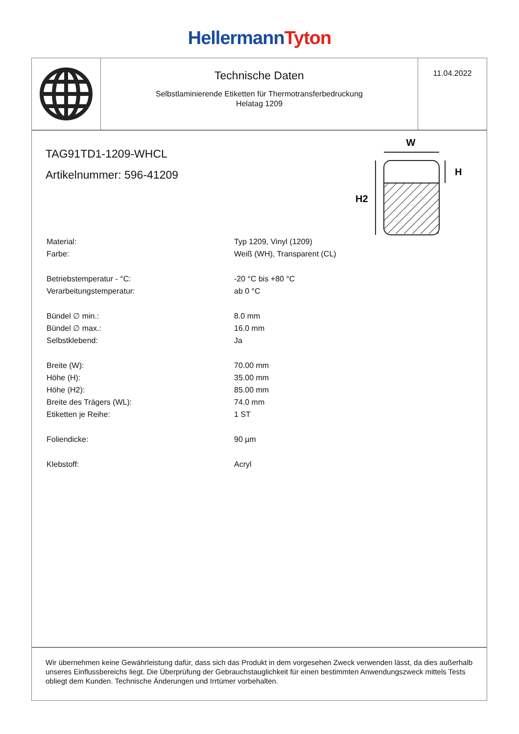Hellermann Tyton
Technische Daten
Selbstlaminierende Etiketten für Thermotransferbedruckung
Helatag 1209
11.04.2022
W
H
H2
TAG91TD1-1209-WHCL
Artikelnummer: 596-41209
| Material: | Typ 1209, Vinyl (1209) |
| Farbe: | Weiß (WH), Transparent (CL) |
| Betriebstemperatur - °C: | -20 °C bis +80 °C |
| Verarbeitungstemperatur: | ab 0 °C |
| Bündel ∅ min.: | 8.0 mm |
| Bündel ∅ max.: | 16.0 mm |
| Selbstklebend: | Ja |
| Breite (W): | 70.00 mm |
| Höhe (H): | 35.00 mm |
| Höhe (H2): | 85.00 mm |
| Breite des Trägers (WL): | 74.0 mm |
| Etiketten je Reihe: | 1 ST |
| Foliendicke: | 90 µm |
| Klebstoff: | Acryl |
Wir übernehmen keine Gewährleistung dafür, dass sich das Produkt in dem vorgesehen Zweck verwenden lässt, da dies außerhalb unseres Einflussbereichs liegt. Die Überprüfung der Gebrauchstauglichkeit für einen bestimmten Anwendungszweck mittels Tests obliegt dem Kunden. Technische Änderungen und Irrtümer vorbehalten.